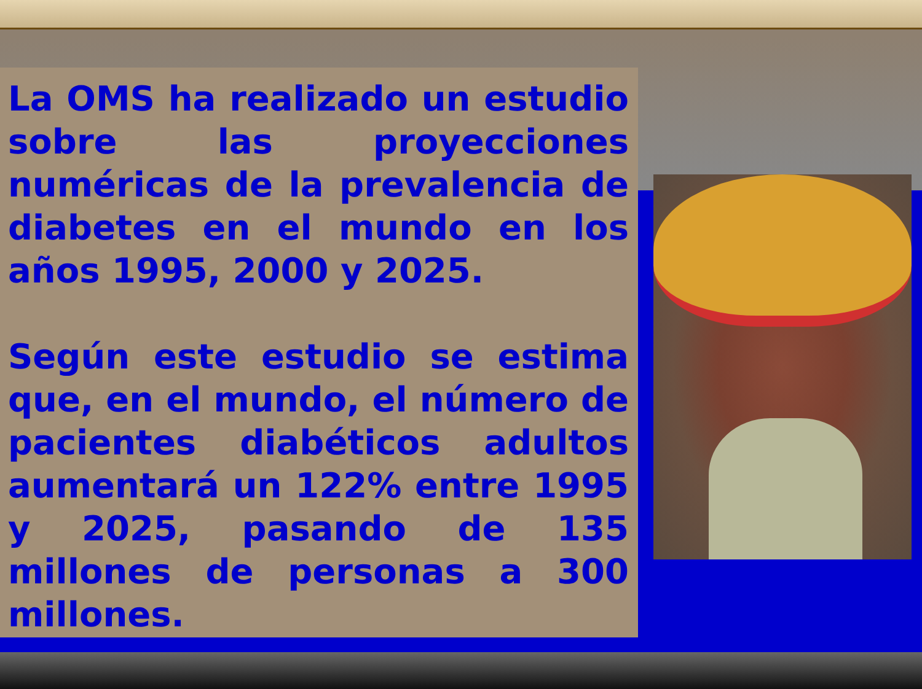La OMS ha realizado un estudio sobre las proyecciones numéricas de la prevalencia de diabetes en el mundo en los años 1995, 2000 y 2025.
Según este estudio se estima que, en el mundo, el número de pacientes diabéticos adultos aumentará un 122% entre 1995 y 2025, pasando de 135 millones de personas a 300 millones.